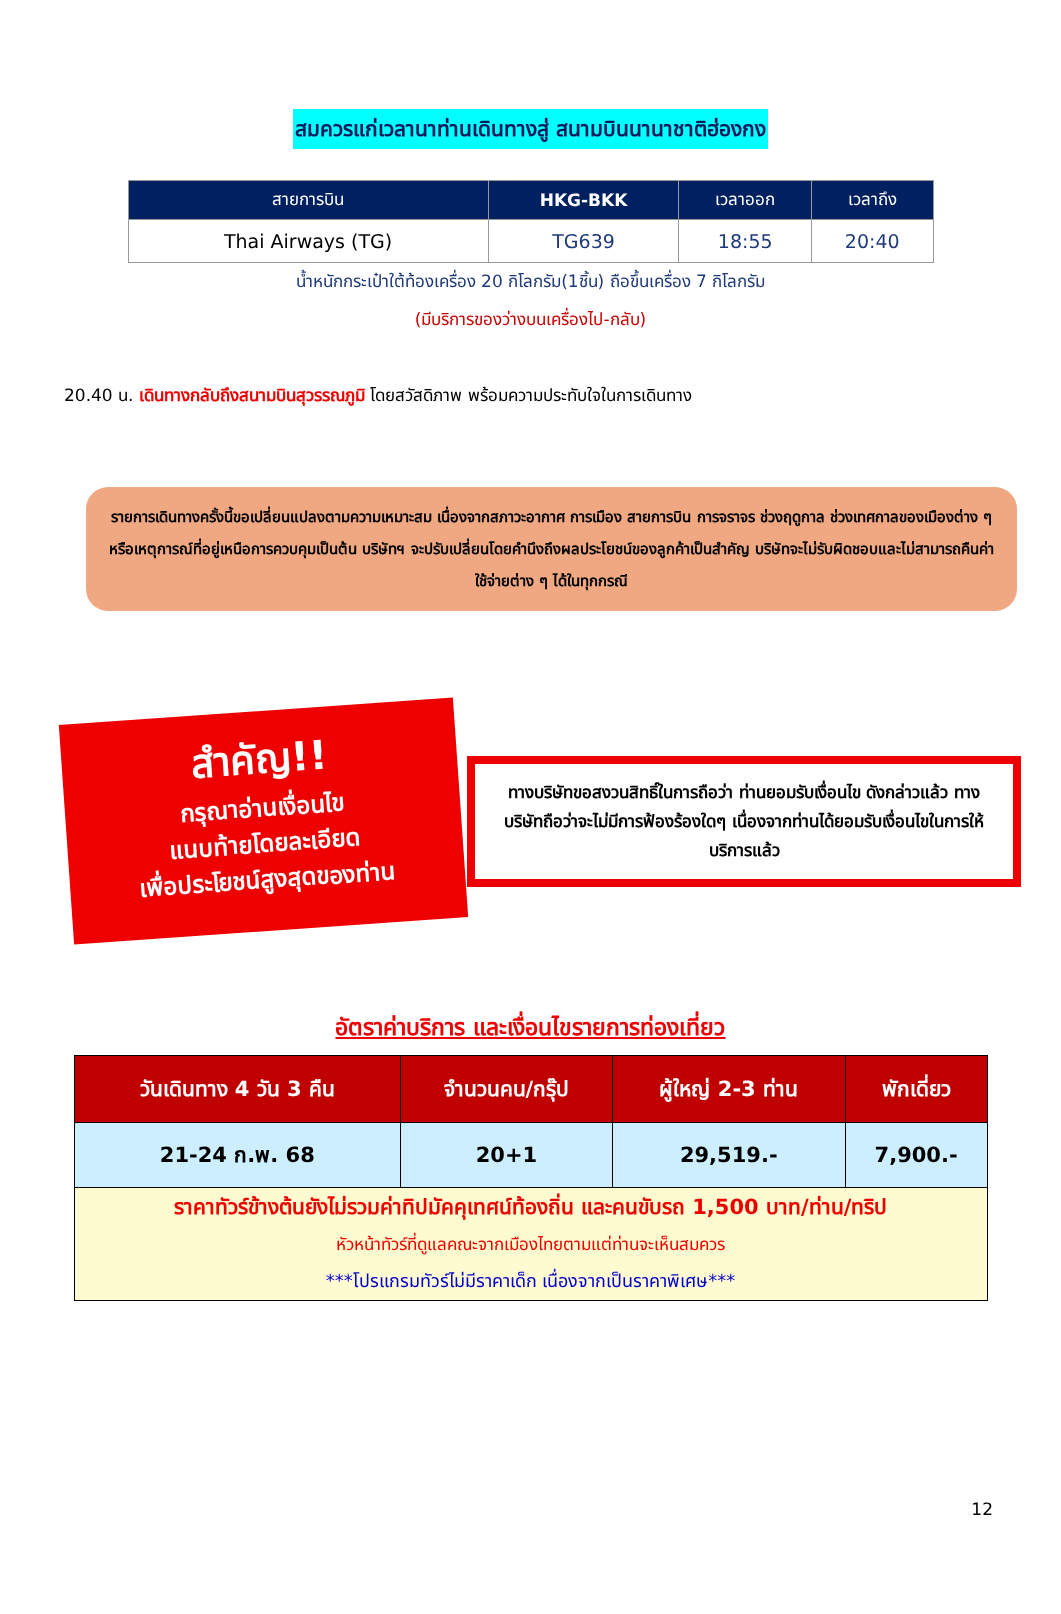สมควรแก่เวลานาท่านเดินทางสู่ สนามบินนานาชาติฮ่องกง
| สายการบิน | HKG-BKK | เวลาออก | เวลาถึง |
| --- | --- | --- | --- |
| Thai Airways (TG) | TG639 | 18:55 | 20:40 |
น้ำหนักกระเป๋าใต้ท้องเครื่อง 20 กิโลกรัม(1ชิ้น) ถือขึ้นเครื่อง 7 กิโลกรัม
(มีบริการของว่างบนเครื่องไป-กลับ)
20.40 น. เดินทางกลับถึงสนามบินสุวรรณภูมิ โดยสวัสดิภาพ พร้อมความประทับใจในการเดินทาง
รายการเดินทางครั้งนี้ขอเปลี่ยนแปลงตามความเหมาะสม เนื่องจากสภาวะอากาศ การเมือง สายการบิน การจราจร ช่วงฤดูกาล ช่วงเทศกาลของเมืองต่าง ๆ หรือเหตุการณ์ที่อยู่เหนือการควบคุมเป็นต้น บริษัทฯ จะปรับเปลี่ยนโดยคำนึงถึงผลประโยชน์ของลูกค้าเป็นสำคัญ บริษัทจะไม่รับผิดชอบและไม่สามารถคืนค่าใช้จ่ายต่าง ๆ ได้ในทุกกรณี
สำคัญ!!
กรุณาอ่านเงื่อนไข
แนบท้ายโดยละเอียด
เพื่อประโยชน์สูงสุดของท่าน
ทางบริษัทขอสงวนสิทธิ์ในการถือว่า ท่านยอมรับเงื่อนไข ดังกล่าวแล้ว ทางบริษัทถือว่าจะไม่มีการฟ้องร้องใดๆ เนื่องจากท่านได้ยอมรับเงื่อนไขในการให้บริการแล้ว
อัตราค่าบริการ และเงื่อนไขรายการท่องเที่ยว
| วันเดินทาง 4 วัน 3 คืน | จำนวนคน/กรุ๊ป | ผู้ใหญ่ 2-3 ท่าน | พักเดี่ยว |
| --- | --- | --- | --- |
| 21-24 ก.พ. 68 | 20+1 | 29,519.- | 7,900.- |
| ราคาทัวร์ข้างต้นยังไม่รวมค่าทิปมัคคุเทศน์ท้องถิ่น และคนขับรถ 1,500 บาท/ท่าน/ทริป หัวหน้าทัวร์ที่ดูแลคณะจากเมืองไทยตามแต่ท่านจะเห็นสมควร ***โปรแกรมทัวร์ไม่มีราคาเด็ก เนื่องจากเป็นราคาพิเศษ*** | | | |
12